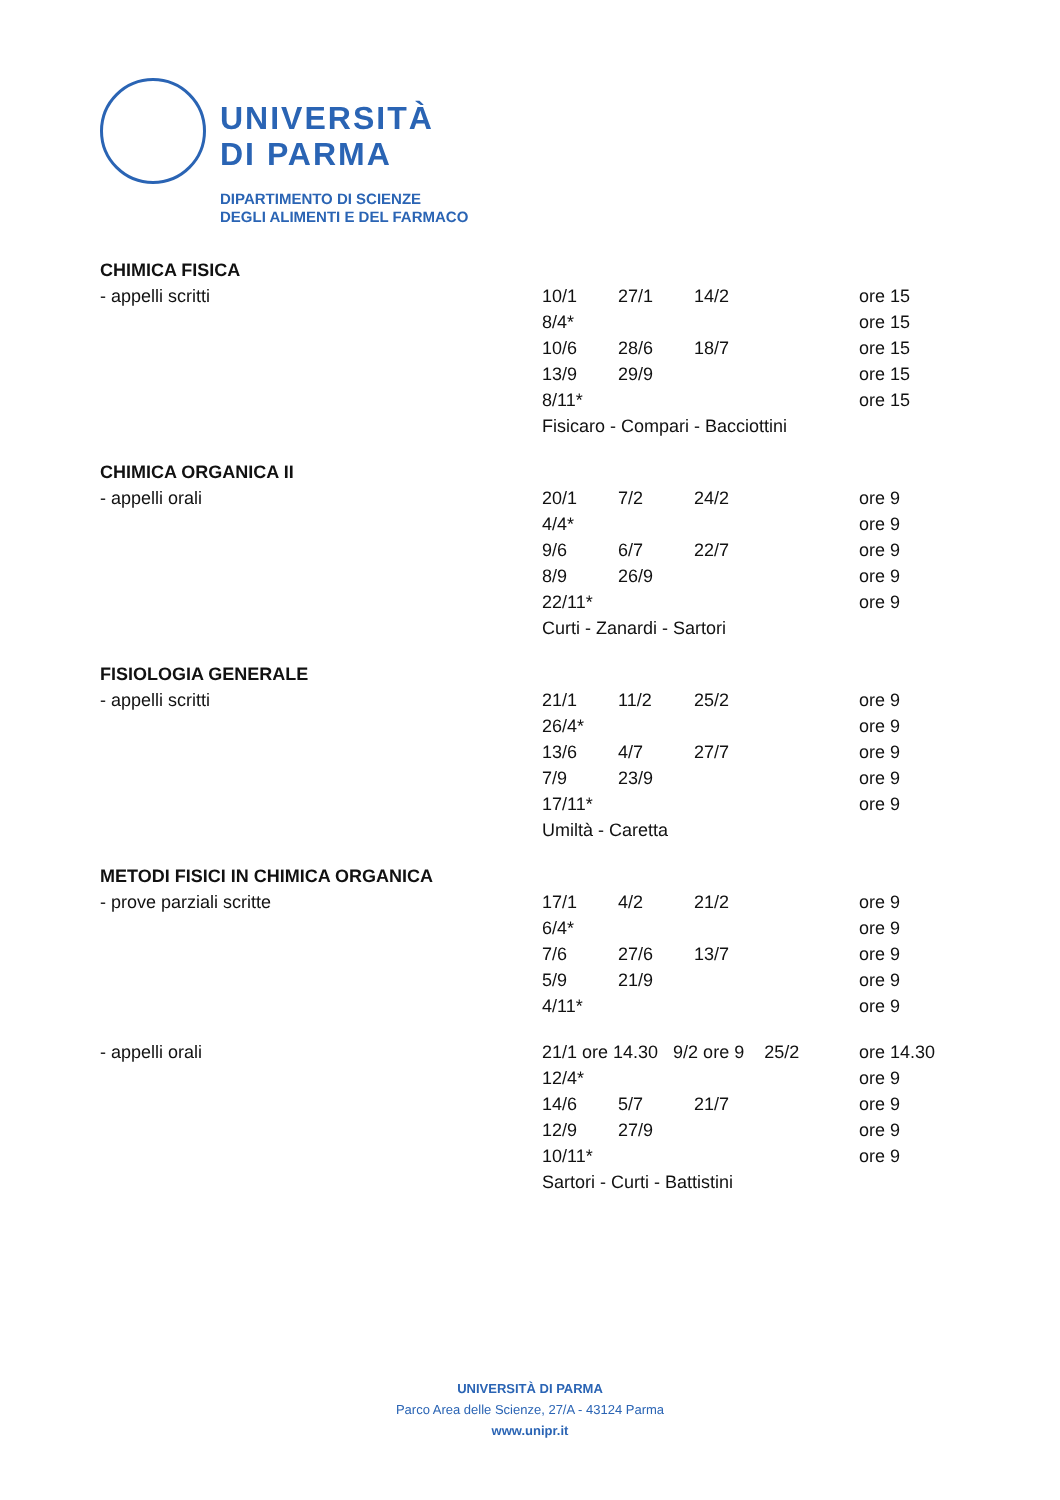UNIVERSITÀ
DI PARMA
DIPARTIMENTO DI SCIENZE
DEGLI ALIMENTI E DEL FARMACO
| CHIMICA FISICA | | | | |
| - appelli scritti | 10/1 | 27/1 | 14/2 | ore 15 |
| | 8/4* | | | ore 15 |
| | 10/6 | 28/6 | 18/7 | ore 15 |
| | 13/9 | 29/9 | | ore 15 |
| | 8/11* | | | ore 15 |
| | Fisicaro - Compari - Bacciottini | | | |
| CHIMICA ORGANICA II | | | | |
| - appelli orali | 20/1 | 7/2 | 24/2 | ore 9 |
| | 4/4* | | | ore 9 |
| | 9/6 | 6/7 | 22/7 | ore 9 |
| | 8/9 | 26/9 | | ore 9 |
| | 22/11* | | | ore 9 |
| | Curti - Zanardi - Sartori | | | |
| FISIOLOGIA GENERALE | | | | |
| - appelli scritti | 21/1 | 11/2 | 25/2 | ore 9 |
| | 26/4* | | | ore 9 |
| | 13/6 | 4/7 | 27/7 | ore 9 |
| | 7/9 | 23/9 | | ore 9 |
| | 17/11* | | | ore 9 |
| | Umiltà - Caretta | | | |
| METODI FISICI IN CHIMICA ORGANICA | | | | |
| - prove parziali scritte | 17/1 | 4/2 | 21/2 | ore 9 |
| | 6/4* | | | ore 9 |
| | 7/6 | 27/6 | 13/7 | ore 9 |
| | 5/9 | 21/9 | | ore 9 |
| | 4/11* | | | ore 9 |
| - appelli orali | 21/1 ore 14.30 9/2 ore 9 25/2 | | | ore 14.30 |
| | 12/4* | | | ore 9 |
| | 14/6 | 5/7 | 21/7 | ore 9 |
| | 12/9 | 27/9 | | ore 9 |
| | 10/11* | | | ore 9 |
| | Sartori - Curti - Battistini | | | |
UNIVERSITÀ DI PARMA
Parco Area delle Scienze, 27/A - 43124 Parma
www.unipr.it